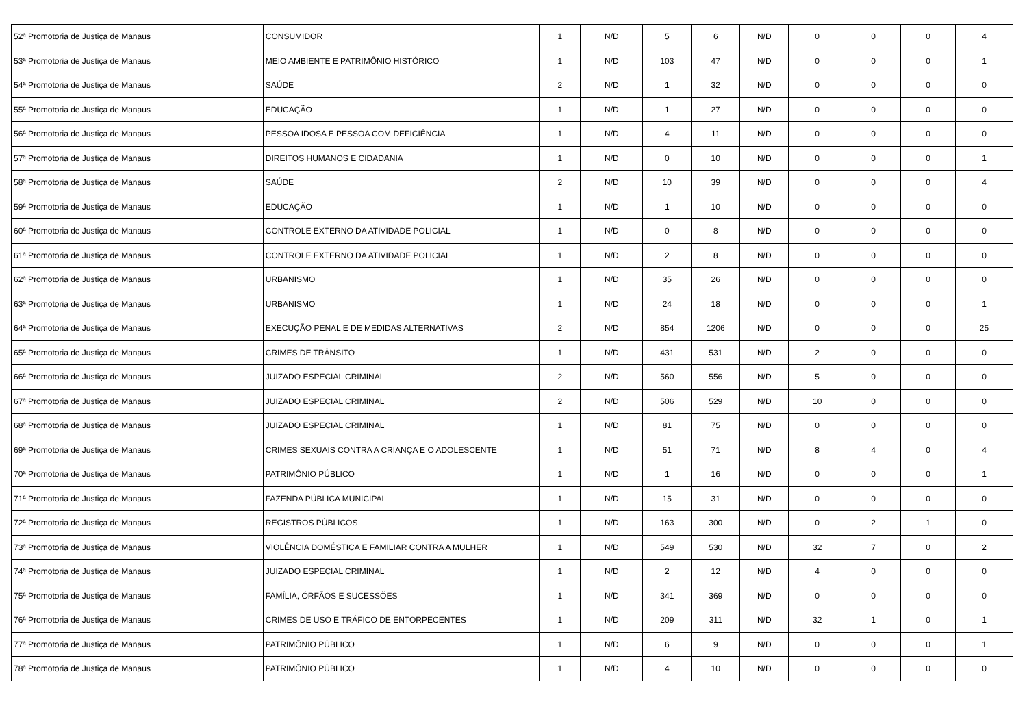| 52ª Promotoria de Justiça de Manaus | CONSUMIDOR | 1 | N/D | 5 | 6 | N/D | 0 | 0 | 0 | 4 |
| 53ª Promotoria de Justiça de Manaus | MEIO AMBIENTE E PATRIMÔNIO HISTÓRICO | 1 | N/D | 103 | 47 | N/D | 0 | 0 | 0 | 1 |
| 54ª Promotoria de Justiça de Manaus | SAÚDE | 2 | N/D | 1 | 32 | N/D | 0 | 0 | 0 | 0 |
| 55ª Promotoria de Justiça de Manaus | EDUCAÇÃO | 1 | N/D | 1 | 27 | N/D | 0 | 0 | 0 | 0 |
| 56ª Promotoria de Justiça de Manaus | PESSOA IDOSA E PESSOA COM DEFICIÊNCIA | 1 | N/D | 4 | 11 | N/D | 0 | 0 | 0 | 0 |
| 57ª Promotoria de Justiça de Manaus | DIREITOS HUMANOS E CIDADANIA | 1 | N/D | 0 | 10 | N/D | 0 | 0 | 0 | 1 |
| 58ª Promotoria de Justiça de Manaus | SAÚDE | 2 | N/D | 10 | 39 | N/D | 0 | 0 | 0 | 4 |
| 59ª Promotoria de Justiça de Manaus | EDUCAÇÃO | 1 | N/D | 1 | 10 | N/D | 0 | 0 | 0 | 0 |
| 60ª Promotoria de Justiça de Manaus | CONTROLE EXTERNO DA ATIVIDADE POLICIAL | 1 | N/D | 0 | 8 | N/D | 0 | 0 | 0 | 0 |
| 61ª Promotoria de Justiça de Manaus | CONTROLE EXTERNO DA ATIVIDADE POLICIAL | 1 | N/D | 2 | 8 | N/D | 0 | 0 | 0 | 0 |
| 62ª Promotoria de Justiça de Manaus | URBANISMO | 1 | N/D | 35 | 26 | N/D | 0 | 0 | 0 | 0 |
| 63ª Promotoria de Justiça de Manaus | URBANISMO | 1 | N/D | 24 | 18 | N/D | 0 | 0 | 0 | 1 |
| 64ª Promotoria de Justiça de Manaus | EXECUÇÃO PENAL E DE MEDIDAS ALTERNATIVAS | 2 | N/D | 854 | 1206 | N/D | 0 | 0 | 0 | 25 |
| 65ª Promotoria de Justiça de Manaus | CRIMES DE TRÂNSITO | 1 | N/D | 431 | 531 | N/D | 2 | 0 | 0 | 0 |
| 66ª Promotoria de Justiça de Manaus | JUIZADO ESPECIAL CRIMINAL | 2 | N/D | 560 | 556 | N/D | 5 | 0 | 0 | 0 |
| 67ª Promotoria de Justiça de Manaus | JUIZADO ESPECIAL CRIMINAL | 2 | N/D | 506 | 529 | N/D | 10 | 0 | 0 | 0 |
| 68ª Promotoria de Justiça de Manaus | JUIZADO ESPECIAL CRIMINAL | 1 | N/D | 81 | 75 | N/D | 0 | 0 | 0 | 0 |
| 69ª Promotoria de Justiça de Manaus | CRIMES SEXUAIS CONTRA A CRIANÇA E O ADOLESCENTE | 1 | N/D | 51 | 71 | N/D | 8 | 4 | 0 | 4 |
| 70ª Promotoria de Justiça de Manaus | PATRIMÔNIO PÚBLICO | 1 | N/D | 1 | 16 | N/D | 0 | 0 | 0 | 1 |
| 71ª Promotoria de Justiça de Manaus | FAZENDA PÚBLICA MUNICIPAL | 1 | N/D | 15 | 31 | N/D | 0 | 0 | 0 | 0 |
| 72ª Promotoria de Justiça de Manaus | REGISTROS PÚBLICOS | 1 | N/D | 163 | 300 | N/D | 0 | 2 | 1 | 0 |
| 73ª Promotoria de Justiça de Manaus | VIOLÊNCIA DOMÉSTICA E FAMILIAR CONTRA A MULHER | 1 | N/D | 549 | 530 | N/D | 32 | 7 | 0 | 2 |
| 74ª Promotoria de Justiça de Manaus | JUIZADO ESPECIAL CRIMINAL | 1 | N/D | 2 | 12 | N/D | 4 | 0 | 0 | 0 |
| 75ª Promotoria de Justiça de Manaus | FAMÍLIA, ÓRFÃOS E SUCESSÕES | 1 | N/D | 341 | 369 | N/D | 0 | 0 | 0 | 0 |
| 76ª Promotoria de Justiça de Manaus | CRIMES DE USO E TRÁFICO DE ENTORPECENTES | 1 | N/D | 209 | 311 | N/D | 32 | 1 | 0 | 1 |
| 77ª Promotoria de Justiça de Manaus | PATRIMÔNIO PÚBLICO | 1 | N/D | 6 | 9 | N/D | 0 | 0 | 0 | 1 |
| 78ª Promotoria de Justiça de Manaus | PATRIMÔNIO PÚBLICO | 1 | N/D | 4 | 10 | N/D | 0 | 0 | 0 | 0 |